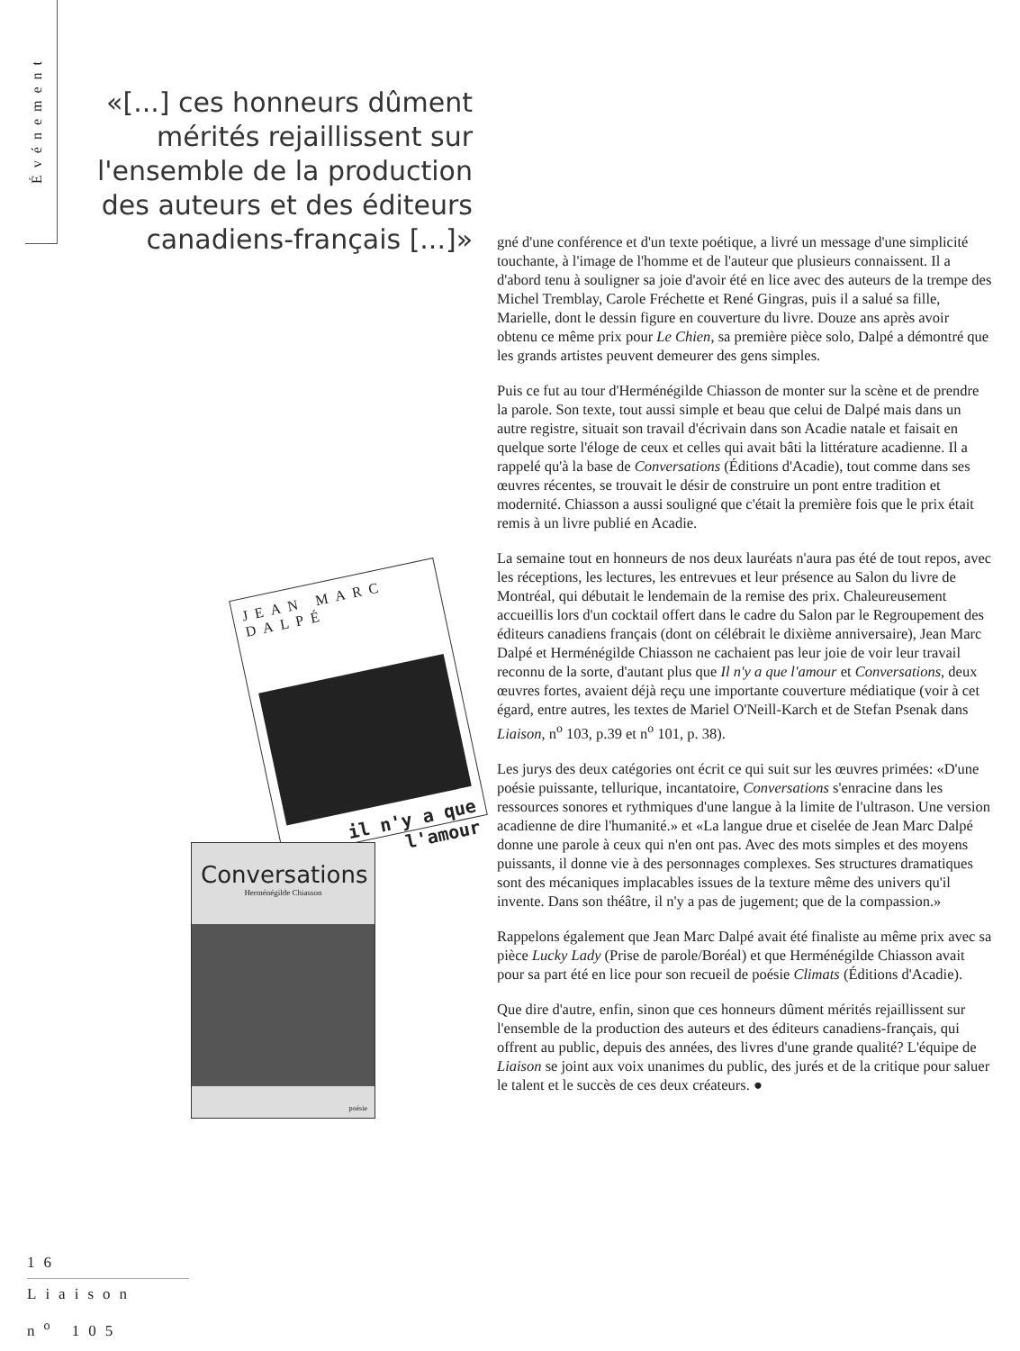Événement
«[...] ces honneurs dûment mérités rejaillissent sur l'ensemble de la production des auteurs et des éditeurs canadiens-français [...]»
JEAN MARC DALPÉ
il n'y a que l'amour
Conversations
Herménégilde Chiasson
poésie
gné d'une conférence et d'un texte poétique, a livré un message d'une simplicité touchante, à l'image de l'homme et de l'auteur que plusieurs connaissent. Il a d'abord tenu à souligner sa joie d'avoir été en lice avec des auteurs de la trempe des Michel Tremblay, Carole Fréchette et René Gingras, puis il a salué sa fille, Marielle, dont le dessin figure en couverture du livre. Douze ans après avoir obtenu ce même prix pour Le Chien, sa première pièce solo, Dalpé a démontré que les grands artistes peuvent demeurer des gens simples.
Puis ce fut au tour d'Herménégilde Chiasson de monter sur la scène et de prendre la parole. Son texte, tout aussi simple et beau que celui de Dalpé mais dans un autre registre, situait son travail d'écrivain dans son Acadie natale et faisait en quelque sorte l'éloge de ceux et celles qui avait bâti la littérature acadienne. Il a rappelé qu'à la base de Conversations (Éditions d'Acadie), tout comme dans ses œuvres récentes, se trouvait le désir de construire un pont entre tradition et modernité. Chiasson a aussi souligné que c'était la première fois que le prix était remis à un livre publié en Acadie.
La semaine tout en honneurs de nos deux lauréats n'aura pas été de tout repos, avec les réceptions, les lectures, les entrevues et leur présence au Salon du livre de Montréal, qui débutait le lendemain de la remise des prix. Chaleureusement accueillis lors d'un cocktail offert dans le cadre du Salon par le Regroupement des éditeurs canadiens français (dont on célébrait le dixième anniversaire), Jean Marc Dalpé et Herménégilde Chiasson ne cachaient pas leur joie de voir leur travail reconnu de la sorte, d'autant plus que Il n'y a que l'amour et Conversations, deux œuvres fortes, avaient déjà reçu une importante couverture médiatique (voir à cet égard, entre autres, les textes de Mariel O'Neill-Karch et de Stefan Psenak dans Liaison, n<sup>o</sup> 103, p.39 et n<sup>o</sup> 101, p. 38).
Les jurys des deux catégories ont écrit ce qui suit sur les œuvres primées: «D'une poésie puissante, tellurique, incantatoire, Conversations s'enracine dans les ressources sonores et rythmiques d'une langue à la limite de l'ultrason. Une version acadienne de dire l'humanité.» et «La langue drue et ciselée de Jean Marc Dalpé donne une parole à ceux qui n'en ont pas. Avec des mots simples et des moyens puissants, il donne vie à des personnages complexes. Ses structures dramatiques sont des mécaniques implacables issues de la texture même des univers qu'il invente. Dans son théâtre, il n'y a pas de jugement; que de la compassion.»
Rappelons également que Jean Marc Dalpé avait été finaliste au même prix avec sa pièce Lucky Lady (Prise de parole/Boréal) et que Herménégilde Chiasson avait pour sa part été en lice pour son recueil de poésie Climats (Éditions d'Acadie).
Que dire d'autre, enfin, sinon que ces honneurs dûment mérités rejaillissent sur l'ensemble de la production des auteurs et des éditeurs canadiens-français, qui offrent au public, depuis des années, des livres d'une grande qualité? L'équipe de Liaison se joint aux voix unanimes du public, des jurés et de la critique pour saluer le talent et le succès de ces deux créateurs. ●
16
Liaison
n<sup>o</sup> 105